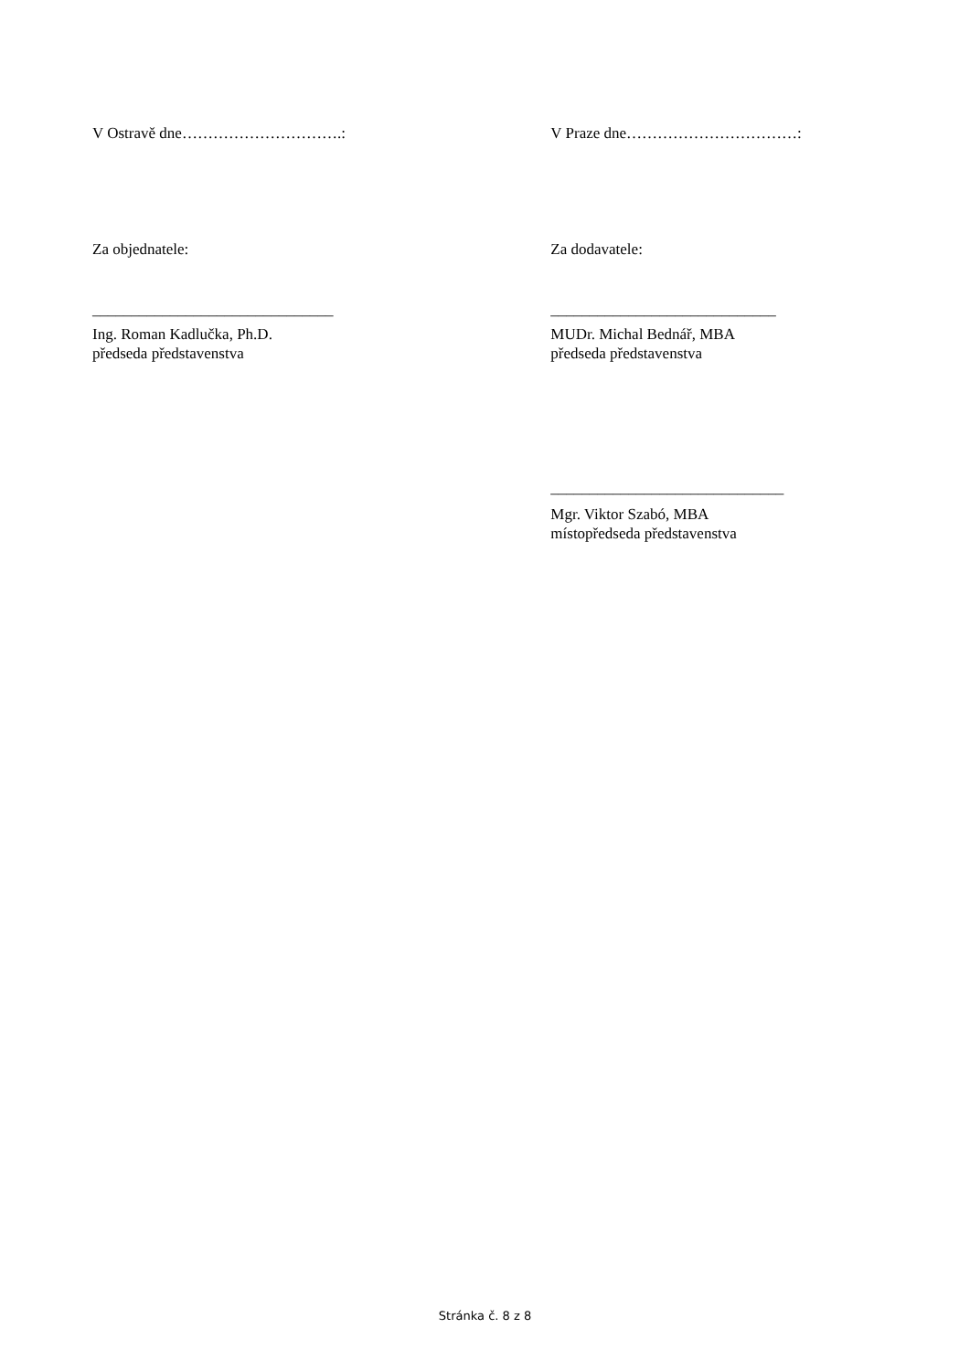V Ostravě dne………………………….: V Praze dne……………………………:
Za objednatele: Za dodavatele:
_______________________________ _____________________________
Ing. Roman Kadlučka, Ph.D.
předseda představenstva
MUDr. Michal Bednář, MBA
předseda představenstva
______________________________
Mgr. Viktor Szabó, MBA
místopředseda představenstva
Stránka č. 8 z 8